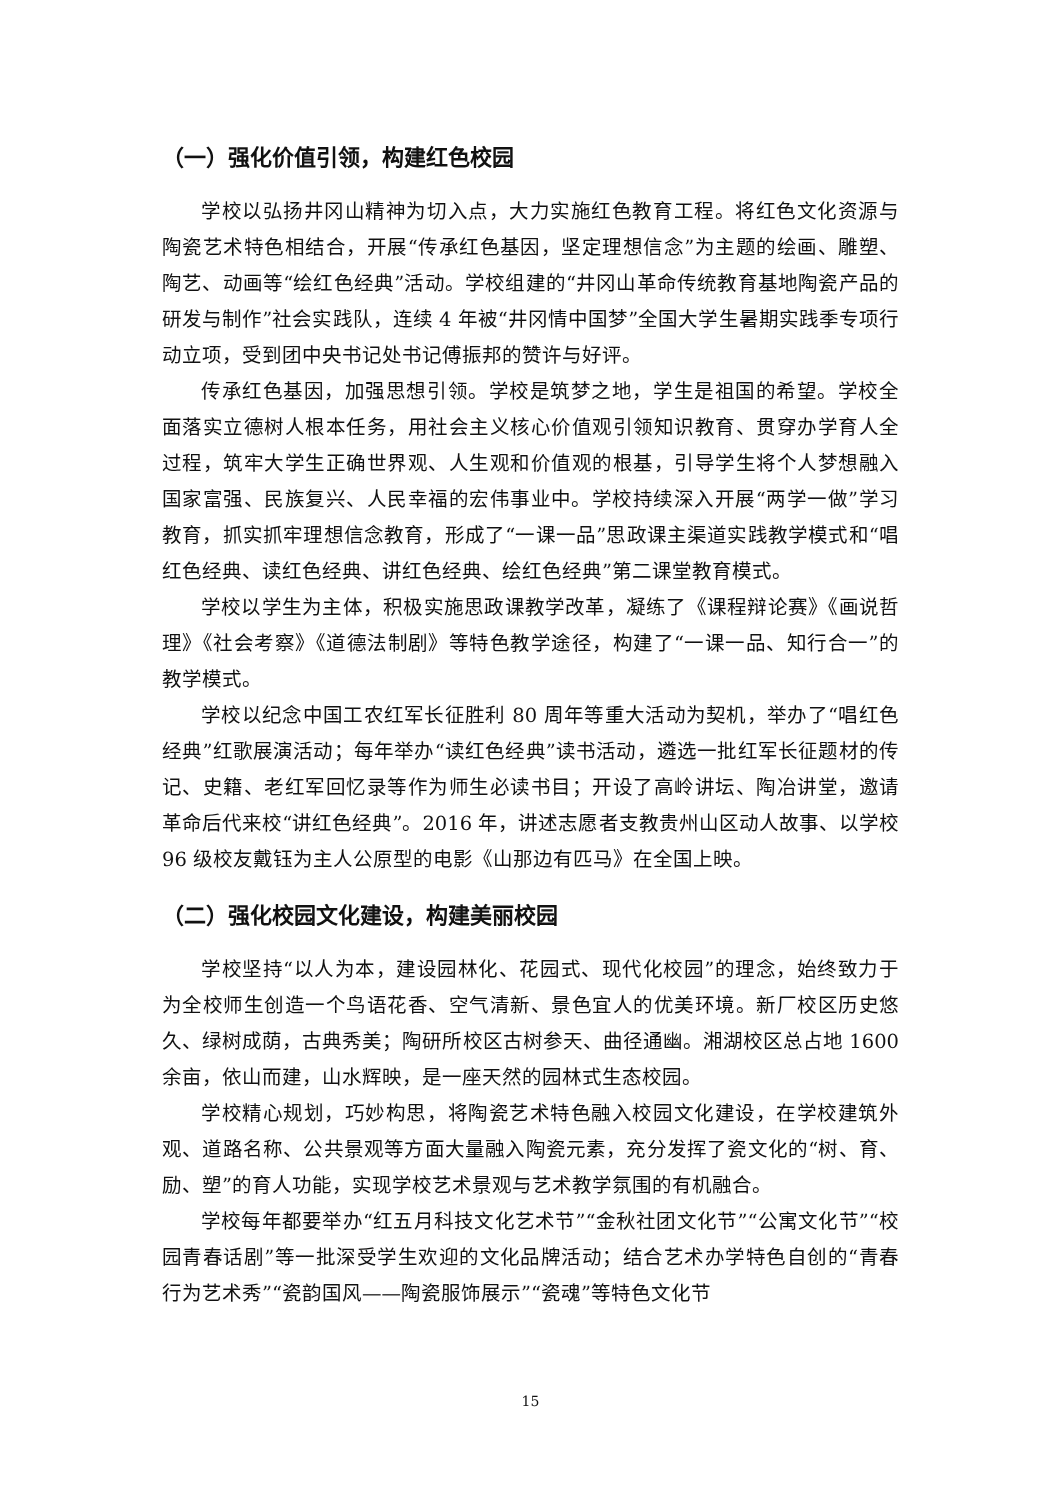（一）强化价值引领，构建红色校园
学校以弘扬井冈山精神为切入点，大力实施红色教育工程。将红色文化资源与陶瓷艺术特色相结合，开展“传承红色基因，坚定理想信念”为主题的绘画、雕塑、陶艺、动画等“绘红色经典”活动。学校组建的“井冈山革命传统教育基地陶瓷产品的研发与制作”社会实践队，连续 4 年被“井冈情中国梦”全国大学生暑期实践季专项行动立项，受到团中央书记处书记傅振邦的赞许与好评。
传承红色基因，加强思想引领。学校是筑梦之地，学生是祖国的希望。学校全面落实立德树人根本任务，用社会主义核心价值观引领知识教育、贯穿办学育人全过程，筑牢大学生正确世界观、人生观和价值观的根基，引导学生将个人梦想融入国家富强、民族复兴、人民幸福的宏伟事业中。学校持续深入开展“两学一做”学习教育，抓实抓牢理想信念教育，形成了“一课一品”思政课主渠道实践教学模式和“唱红色经典、读红色经典、讲红色经典、绘红色经典”第二课堂教育模式。
学校以学生为主体，积极实施思政课教学改革，凝练了《课程辩论赛》《画说哲理》《社会考察》《道德法制剧》等特色教学途径，构建了“一课一品、知行合一”的教学模式。
学校以纪念中国工农红军长征胜利 80 周年等重大活动为契机，举办了“唱红色经典”红歌展演活动；每年举办“读红色经典”读书活动，遴选一批红军长征题材的传记、史籍、老红军回忆录等作为师生必读书目；开设了高岭讲坛、陶冶讲堂，邀请革命后代来校“讲红色经典”。2016 年，讲述志愿者支教贵州山区动人故事、以学校 96 级校友戴钰为主人公原型的电影《山那边有匹马》在全国上映。
（二）强化校园文化建设，构建美丽校园
学校坚持“以人为本，建设园林化、花园式、现代化校园”的理念，始终致力于为全校师生创造一个鸟语花香、空气清新、景色宜人的优美环境。新厂校区历史悠久、绿树成荫，古典秀美；陶研所校区古树参天、曲径通幽。湘湖校区总占地 1600 余亩，依山而建，山水辉映，是一座天然的园林式生态校园。
学校精心规划，巧妙构思，将陶瓷艺术特色融入校园文化建设，在学校建筑外观、道路名称、公共景观等方面大量融入陶瓷元素，充分发挥了瓷文化的“树、育、励、塑”的育人功能，实现学校艺术景观与艺术教学氛围的有机融合。
学校每年都要举办“红五月科技文化艺术节”“金秋社团文化节”“公寓文化节”“校园青春话剧”等一批深受学生欢迎的文化品牌活动；结合艺术办学特色自创的“青春行为艺术秀”“瓷韵国风——陶瓷服饰展示”“瓷魂”等特色文化节
15